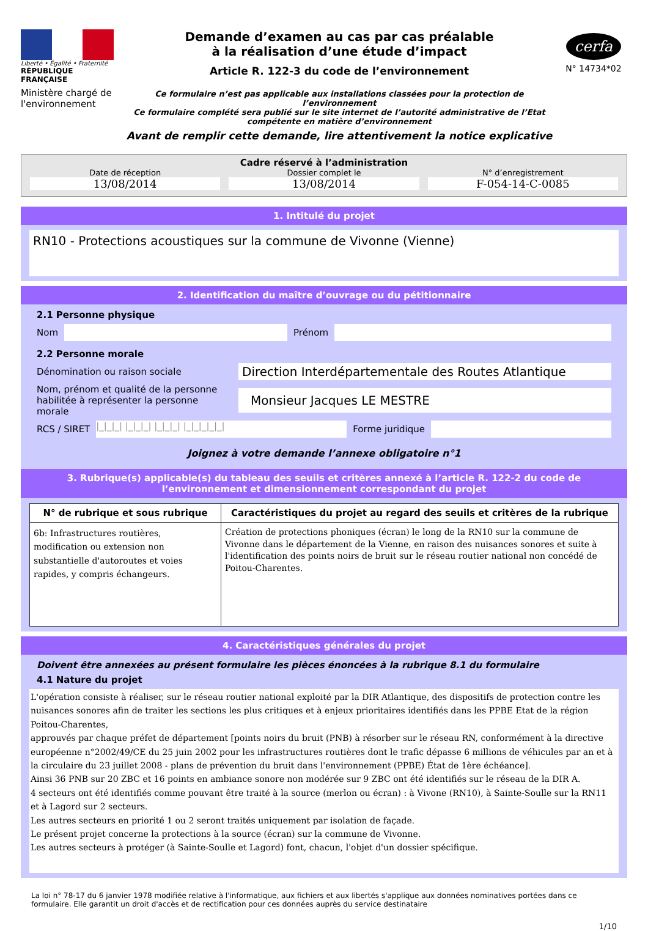Liberté • Égalité • Fraternité
RÉPUBLIQUE FRANÇAISE
Ministère chargé de l'environnement
Demande d’examen au cas par cas préalable
à la réalisation d’une étude d’impact
Article R. 122-3 du code de l’environnement
Ce formulaire n’est pas applicable aux installations classées pour la protection de l’environnement
Ce formulaire complété sera publié sur le site internet de l’autorité administrative de l’Etat compétente en matière d’environnement
Avant de remplir cette demande, lire attentivement la notice explicative
cerfa
N° 14734*02
Cadre réservé à l’administration
Date de réception
13/08/2014
Dossier complet le
13/08/2014
N° d’enregistrement
F-054-14-C-0085
1. Intitulé du projet
RN10 - Protections acoustiques sur la commune de Vivonne (Vienne)
2. Identification du maître d’ouvrage ou du pétitionnaire
2.1 Personne physique
Nom
Prénom
2.2 Personne morale
Dénomination ou raison sociale
Direction Interdépartementale des Routes Atlantique
Nom, prénom et qualité de la personne habilitée à représenter la personne morale
Monsieur Jacques LE MESTRE
RCS / SIRET
|_|_|_| |_|_|_| |_|_|_| |_|_|_|_|_|
Forme juridique
Joignez à votre demande l’annexe obligatoire n°1
3. Rubrique(s) applicable(s) du tableau des seuils et critères annexé à l’article R. 122-2 du code de l’environnement et dimensionnement correspondant du projet
| N° de rubrique et sous rubrique | Caractéristiques du projet au regard des seuils et critères de la rubrique |
| --- | --- |
| 6b: Infrastructures routières, modification ou extension non substantielle d'autoroutes et voies rapides, y compris échangeurs. | Création de protections phoniques (écran) le long de la RN10 sur la commune de Vivonne dans le département de la Vienne, en raison des nuisances sonores et suite à l'identification des points noirs de bruit sur le réseau routier national non concédé de Poitou-Charentes. |
4. Caractéristiques générales du projet
Doivent être annexées au présent formulaire les pièces énoncées à la rubrique 8.1 du formulaire
4.1 Nature du projet
L'opération consiste à réaliser, sur le réseau routier national exploité par la DIR Atlantique, des dispositifs de protection contre les nuisances sonores afin de traiter les sections les plus critiques et à enjeux prioritaires identifiés dans les PPBE Etat de la région Poitou-Charentes,
approuvés par chaque préfet de département [points noirs du bruit (PNB) à résorber sur le réseau RN, conformément à la directive européenne n°2002/49/CE du 25 juin 2002 pour les infrastructures routières dont le trafic dépasse 6 millions de véhicules par an et à la circulaire du 23 juillet 2008 - plans de prévention du bruit dans l'environnement (PPBE) État de 1ère échéance].
Ainsi 36 PNB sur 20 ZBC et 16 points en ambiance sonore non modérée sur 9 ZBC ont été identifiés sur le réseau de la DIR A.
4 secteurs ont été identifiés comme pouvant être traité à la source (merlon ou écran) : à Vivone (RN10), à Sainte-Soulle sur la RN11 et à Lagord sur 2 secteurs.
Les autres secteurs en priorité 1 ou 2 seront traités uniquement par isolation de façade.
Le présent projet concerne la protections à la source (écran) sur la commune de Vivonne.
Les autres secteurs à protéger (à Sainte-Soulle et Lagord) font, chacun, l'objet d'un dossier spécifique.
La loi n° 78-17 du 6 janvier 1978 modifiée relative à l'informatique, aux fichiers et aux libertés s'applique aux données nominatives portées dans ce formulaire. Elle garantit un droit d'accès et de rectification pour ces données auprès du service destinataire
1/10